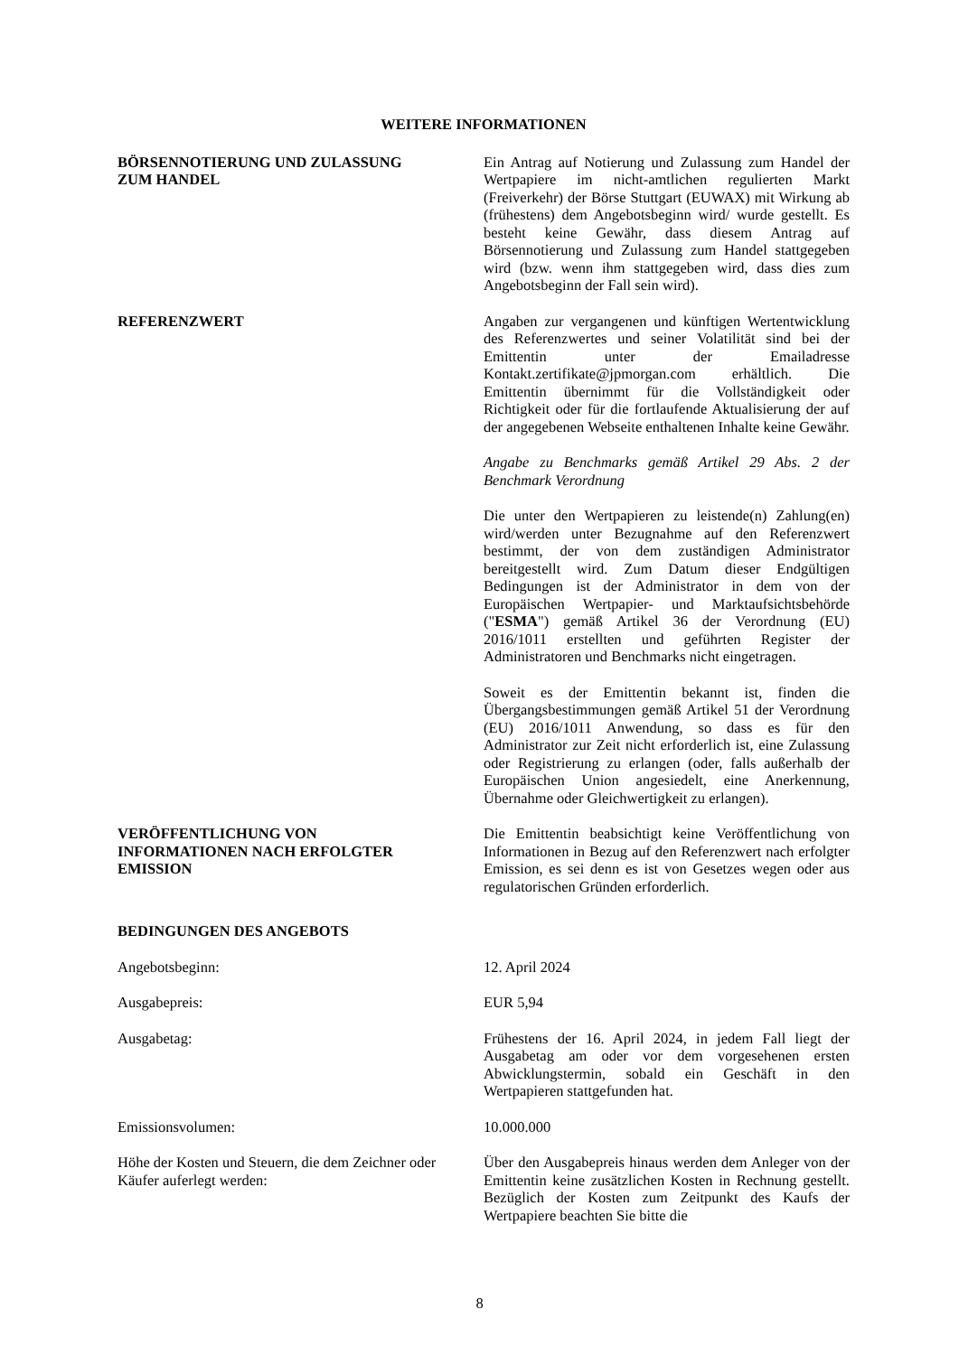WEITERE INFORMATIONEN
BÖRSENNOTIERUNG UND ZULASSUNG
ZUM HANDEL
Ein Antrag auf Notierung und Zulassung zum Handel der Wertpapiere im nicht-amtlichen regulierten Markt (Freiverkehr) der Börse Stuttgart (EUWAX) mit Wirkung ab (frühestens) dem Angebotsbeginn wird/ wurde gestellt. Es besteht keine Gewähr, dass diesem Antrag auf Börsennotierung und Zulassung zum Handel stattgegeben wird (bzw. wenn ihm stattgegeben wird, dass dies zum Angebotsbeginn der Fall sein wird).
REFERENZWERT Angaben zur vergangenen und künftigen Wertentwicklung des Referenzwertes und seiner Volatilität sind bei der Emittentin unter der Emailadresse Kontakt.zertifikate@jpmorgan.com erhältlich. Die Emittentin übernimmt für die Vollständigkeit oder Richtigkeit oder für die fortlaufende Aktualisierung der auf der angegebenen Webseite enthaltenen Inhalte keine Gewähr.
Angabe zu Benchmarks gemäß Artikel 29 Abs. 2 der Benchmark Verordnung
Die unter den Wertpapieren zu leistende(n) Zahlung(en) wird/werden unter Bezugnahme auf den Referenzwert bestimmt, der von dem zuständigen Administrator bereitgestellt wird. Zum Datum dieser Endgültigen Bedingungen ist der Administrator in dem von der Europäischen Wertpapier- und Marktaufsichtsbehörde ("ESMA") gemäß Artikel 36 der Verordnung (EU) 2016/1011 erstellten und geführten Register der Administratoren und Benchmarks nicht eingetragen.
Soweit es der Emittentin bekannt ist, finden die Übergangsbestimmungen gemäß Artikel 51 der Verordnung (EU) 2016/1011 Anwendung, so dass es für den Administrator zur Zeit nicht erforderlich ist, eine Zulassung oder Registrierung zu erlangen (oder, falls außerhalb der Europäischen Union angesiedelt, eine Anerkennung, Übernahme oder Gleichwertigkeit zu erlangen).
VERÖFFENTLICHUNG VON
INFORMATIONEN NACH ERFOLGTER
EMISSION
Die Emittentin beabsichtigt keine Veröffentlichung von Informationen in Bezug auf den Referenzwert nach erfolgter Emission, es sei denn es ist von Gesetzes wegen oder aus regulatorischen Gründen erforderlich.
BEDINGUNGEN DES ANGEBOTS
Angebotsbeginn: 12. April 2024
Ausgabepreis: EUR 5,94
Ausgabetag: Frühestens der 16. April 2024, in jedem Fall liegt der Ausgabetag am oder vor dem vorgesehenen ersten Abwicklungstermin, sobald ein Geschäft in den Wertpapieren stattgefunden hat.
Emissionsvolumen: 10.000.000
Höhe der Kosten und Steuern, die dem Zeichner oder Käufer auferlegt werden:
Über den Ausgabepreis hinaus werden dem Anleger von der Emittentin keine zusätzlichen Kosten in Rechnung gestellt. Bezüglich der Kosten zum Zeitpunkt des Kaufs der Wertpapiere beachten Sie bitte die
8